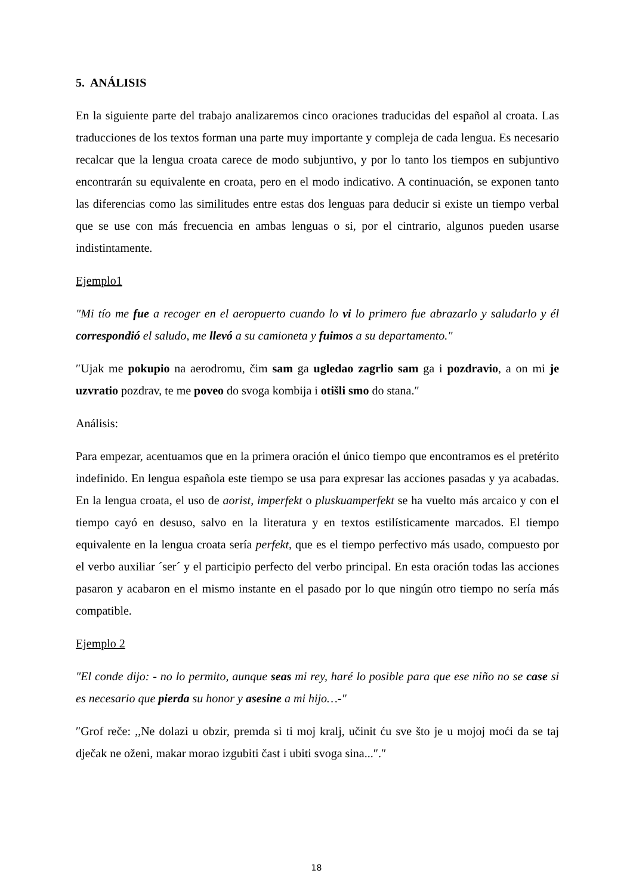5. ANÁLISIS
En la siguiente parte del trabajo analizaremos cinco oraciones traducidas del español al croata. Las traducciones de los textos forman una parte muy importante y compleja de cada lengua. Es necesario recalcar que la lengua croata carece de modo subjuntivo, y por lo tanto los tiempos en subjuntivo encontrarán su equivalente en croata, pero en el modo indicativo. A continuación, se exponen tanto las diferencias como las similitudes entre estas dos lenguas para deducir si existe un tiempo verbal que se use con más frecuencia en ambas lenguas o si, por el cintrario, algunos pueden usarse indistintamente.
Ejemplo1
″Mi tío me fue a recoger en el aeropuerto cuando lo vi lo primero fue abrazarlo y saludarlo y él correspondió el saludo, me llevó a su camioneta y fuimos a su departamento.″
″Ujak me pokupio na aerodromu, čim sam ga ugledao zagrlio sam ga i pozdravio, a on mi je uzvratio pozdrav, te me poveo do svoga kombija i otišli smo do stana.″
Análisis:
Para empezar, acentuamos que en la primera oración el único tiempo que encontramos es el pretérito indefinido. En lengua española este tiempo se usa para expresar las acciones pasadas y ya acabadas. En la lengua croata, el uso de aorist, imperfekt o pluskuamperfekt se ha vuelto más arcaico y con el tiempo cayó en desuso, salvo en la literatura y en textos estilísticamente marcados. El tiempo equivalente en la lengua croata sería perfekt, que es el tiempo perfectivo más usado, compuesto por el verbo auxiliar ´ser´ y el participio perfecto del verbo principal. En esta oración todas las acciones pasaron y acabaron en el mismo instante en el pasado por lo que ningún otro tiempo no sería más compatible.
Ejemplo 2
″El conde dijo: - no lo permito, aunque seas mi rey, haré lo posible para que ese niño no se case si es necesario que pierda su honor y asesine a mi hijo…-″
″Grof reče: ,,Ne dolazi u obzir, premda si ti moj kralj, učinit ću sve što je u mojoj moći da se taj dječak ne oženi, makar morao izgubiti čast i ubiti svoga sina...″.″
18